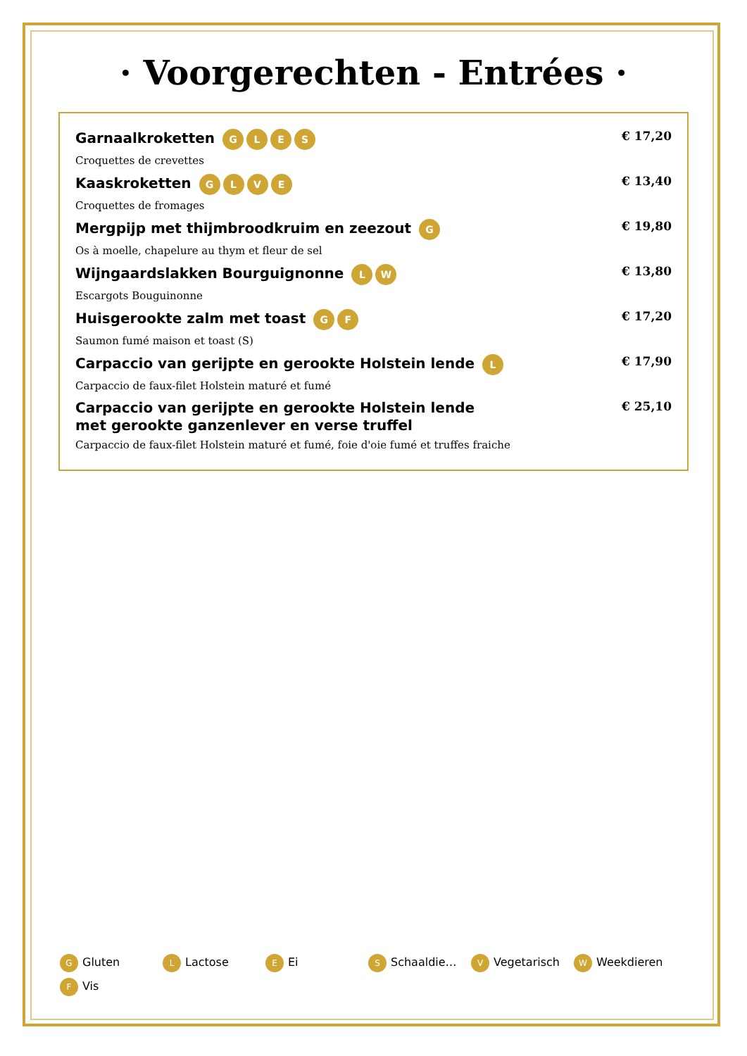· Voorgerechten - Entrées ·
Garnaalkroketten GLES
Croquettes de crevettes
€ 17,20
Kaaskroketten GLVE
Croquettes de fromages
€ 13,40
Mergpijp met thijmbroodkruim en zeezout G
Os à moelle, chapelure au thym et fleur de sel
€ 19,80
Wijngaardslakken Bourguignonne LW
Escargots Bouguinonne
€ 13,80
Huisgerookte zalm met toast GF
Saumon fumé maison et toast (S)
€ 17,20
Carpaccio van gerijpte en gerookte Holstein lende L
Carpaccio de faux-filet Holstein maturé et fumé
€ 17,90
Carpaccio van gerijpte en gerookte Holstein lende
met gerookte ganzenlever en verse truffel
Carpaccio de faux-filet Holstein maturé et fumé, foie d'oie fumé et truffes fraiche
€ 25,10
G Gluten L Lactose E Ei S Schaaldie… V Vegetarisch W Weekdieren F Vis